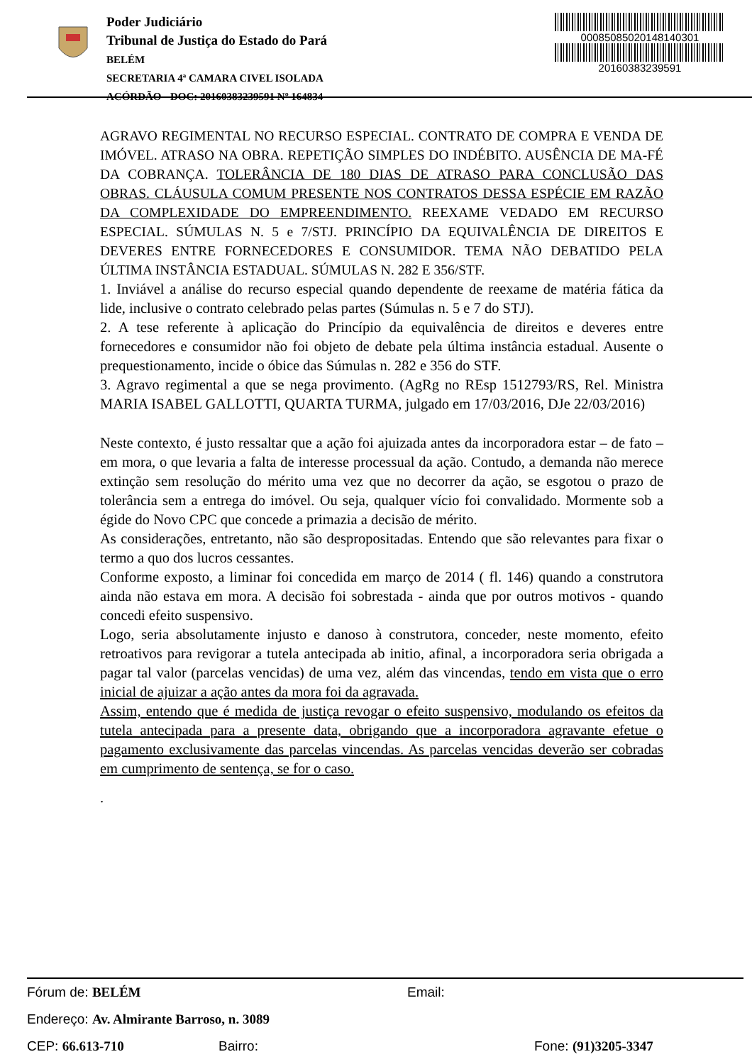Poder Judiciário
Tribunal de Justiça do Estado do Pará
BELÉM
SECRETARIA 4ª CAMARA CIVEL ISOLADA
ACÓRDÃO - DOC: 20160383239591 Nº 164834
00085085020148140301
20160383239591
AGRAVO REGIMENTAL NO RECURSO ESPECIAL. CONTRATO DE COMPRA E VENDA DE IMÓVEL. ATRASO NA OBRA. REPETIÇÃO SIMPLES DO INDÉBITO. AUSÊNCIA DE MA-FÉ DA COBRANÇA. TOLERÂNCIA DE 180 DIAS DE ATRASO PARA CONCLUSÃO DAS OBRAS. CLÁUSULA COMUM PRESENTE NOS CONTRATOS DESSA ESPÉCIE EM RAZÃO DA COMPLEXIDADE DO EMPREENDIMENTO. REEXAME VEDADO EM RECURSO ESPECIAL. SÚMULAS N. 5 e 7/STJ. PRINCÍPIO DA EQUIVALÊNCIA DE DIREITOS E DEVERES ENTRE FORNECEDORES E CONSUMIDOR. TEMA NÃO DEBATIDO PELA ÚLTIMA INSTÂNCIA ESTADUAL. SÚMULAS N. 282 E 356/STF.
1. Inviável a análise do recurso especial quando dependente de reexame de matéria fática da lide, inclusive o contrato celebrado pelas partes (Súmulas n. 5 e 7 do STJ).
2. A tese referente à aplicação do Princípio da equivalência de direitos e deveres entre fornecedores e consumidor não foi objeto de debate pela última instância estadual. Ausente o prequestionamento, incide o óbice das Súmulas n. 282 e 356 do STF.
3. Agravo regimental a que se nega provimento. (AgRg no REsp 1512793/RS, Rel. Ministra MARIA ISABEL GALLOTTI, QUARTA TURMA, julgado em 17/03/2016, DJe 22/03/2016)
Neste contexto, é justo ressaltar que a ação foi ajuizada antes da incorporadora estar – de fato – em mora, o que levaria a falta de interesse processual da ação. Contudo, a demanda não merece extinção sem resolução do mérito uma vez que no decorrer da ação, se esgotou o prazo de tolerância sem a entrega do imóvel. Ou seja, qualquer vício foi convalidado. Mormente sob a égide do Novo CPC que concede a primazia a decisão de mérito.
As considerações, entretanto, não são despropositadas. Entendo que são relevantes para fixar o termo a quo dos lucros cessantes.
Conforme exposto, a liminar foi concedida em março de 2014 ( fl. 146) quando a construtora ainda não estava em mora. A decisão foi sobrestada - ainda que por outros motivos - quando concedi efeito suspensivo.
Logo, seria absolutamente injusto e danoso à construtora, conceder, neste momento, efeito retroativos para revigorar a tutela antecipada ab initio, afinal, a incorporadora seria obrigada a pagar tal valor (parcelas vencidas) de uma vez, além das vincendas, tendo em vista que o erro inicial de ajuizar a ação antes da mora foi da agravada.
Assim, entendo que é medida de justiça revogar o efeito suspensivo, modulando os efeitos da tutela antecipada para a presente data, obrigando que a incorporadora agravante efetue o pagamento exclusivamente das parcelas vincendas. As parcelas vencidas deverão ser cobradas em cumprimento de sentença, se for o caso.
.
Fórum de: BELÉM Email:
Endereço: Av. Almirante Barroso, n. 3089
CEP: 66.613-710 Bairro: Fone: (91)3205-3347